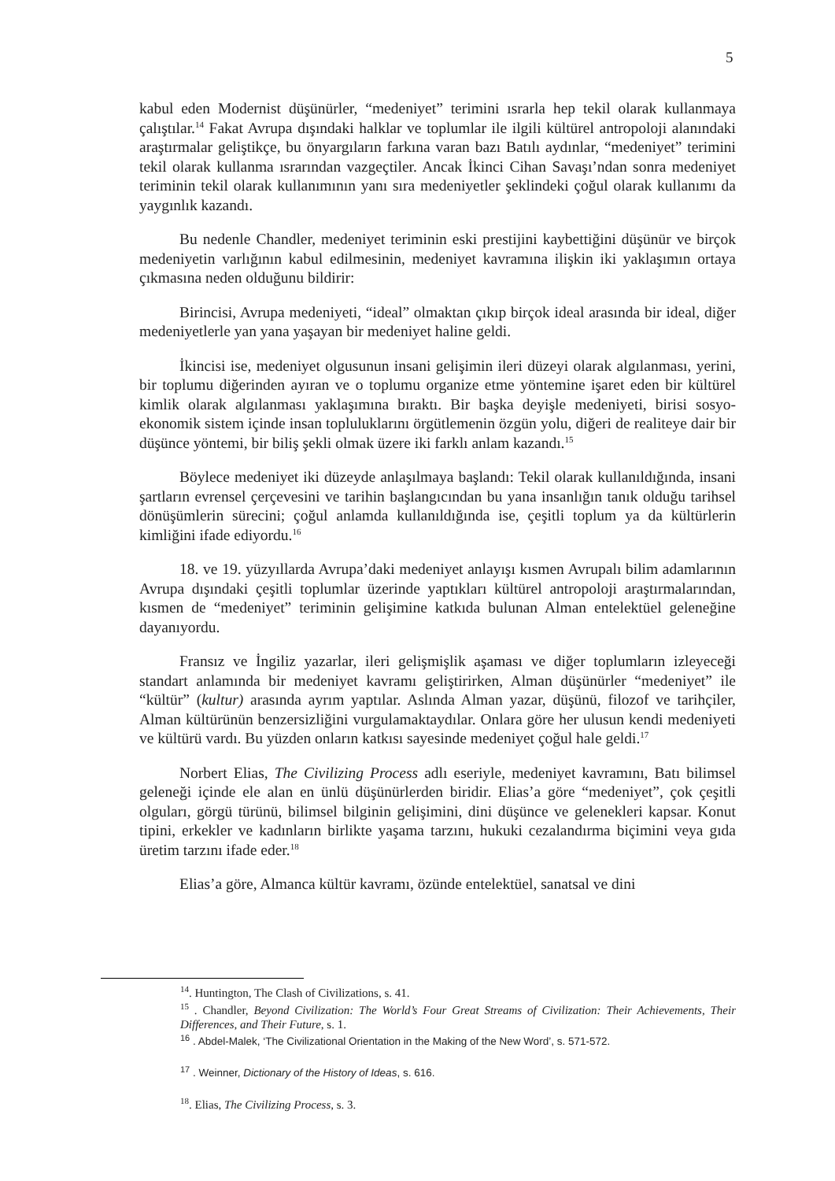5
kabul eden Modernist düşünürler, “medeniyet” terimini ısrarla hep tekil olarak kullanmaya çalıştılar.<sup>14</sup> Fakat Avrupa dışındaki halklar ve toplumlar ile ilgili kültürel antropoloji alanındaki araştırmalar geliştikçe, bu önyargıların farkına varan bazı Batılı aydınlar, “medeniyet” terimini tekil olarak kullanma ısrarından vazgeçtiler. Ancak İkinci Cihan Savaşı’ndan sonra medeniyet teriminin tekil olarak kullanımının yanı sıra medeniyetler şeklindeki çoğul olarak kullanımı da yaygınlık kazandı.
Bu nedenle Chandler, medeniyet teriminin eski prestijini kaybettiğini düşünür ve birçok medeniyetin varlığının kabul edilmesinin, medeniyet kavramına ilişkin iki yaklaşımın ortaya çıkmasına neden olduğunu bildirir:
Birincisi, Avrupa medeniyeti, “ideal” olmaktan çıkıp birçok ideal arasında bir ideal, diğer medeniyetlerle yan yana yaşayan bir medeniyet haline geldi.
İkincisi ise, medeniyet olgusunun insani gelişimin ileri düzeyi olarak algılanması, yerini, bir toplumu diğerinden ayıran ve o toplumu organize etme yöntemine işaret eden bir kültürel kimlik olarak algılanması yaklaşımına bıraktı. Bir başka deyişle medeniyeti, birisi sosyo-ekonomik sistem içinde insan topluluklarını örgütlemenin özgün yolu, diğeri de realiteye dair bir düşünce yöntemi, bir biliş şekli olmak üzere iki farklı anlam kazandı.<sup>15</sup>
Böylece medeniyet iki düzeyde anlaşılmaya başlandı: Tekil olarak kullanıldığında, insani şartların evrensel çerçevesini ve tarihin başlangıcından bu yana insanlığın tanık olduğu tarihsel dönüşümlerin sürecini; çoğul anlamda kullanıldığında ise, çeşitli toplum ya da kültürlerin kimliğini ifade ediyordu.<sup>16</sup>
18. ve 19. yüzyıllarda Avrupa’daki medeniyet anlayışı kısmen Avrupalı bilim adamlarının Avrupa dışındaki çeşitli toplumlar üzerinde yaptıkları kültürel antropoloji araştırmalarından, kısmen de “medeniyet” teriminin gelişimine katkıda bulunan Alman entelektüel geleneğine dayanıyordu.
Fransız ve İngiliz yazarlar, ileri gelişmişlik aşaması ve diğer toplumların izleyeceği standart anlamında bir medeniyet kavramı geliştirirken, Alman düşünürler “medeniyet” ile “kültür” (kultur) arasında ayrım yaptılar. Aslında Alman yazar, düşünü, filozof ve tarihçiler, Alman kültürünün benzersizliğini vurgulamaktaydılar. Onlara göre her ulusun kendi medeniyeti ve kültürü vardı. Bu yüzden onların katkısı sayesinde medeniyet çoğul hale geldi.<sup>17</sup>
Norbert Elias, The Civilizing Process adlı eseriyle, medeniyet kavramını, Batı bilimsel geleneği içinde ele alan en ünlü düşünürlerden biridir. Elias’a göre “medeniyet”, çok çeşitli olguları, görgü türünü, bilimsel bilginin gelişimini, dini düşünce ve gelenekleri kapsar. Konut tipini, erkekler ve kadınların birlikte yaşama tarzını, hukuki cezalandırma biçimini veya gıda üretim tarzını ifade eder.<sup>18</sup>
Elias’a göre, Almanca kültür kavramı, özünde entelektüel, sanatsal ve dini
<sup>14</sup>. Huntington, The Clash of Civilizations, s. 41.
<sup>15</sup> . Chandler, Beyond Civilization: The World’s Four Great Streams of Civilization: Their Achievements, Their Differences, and Their Future, s. 1.
<sup>16</sup> . Abdel-Malek, ‘The Civilizational Orientation in the Making of the New Word’, s. 571-572.
<sup>17</sup> . Weinner, Dictionary of the History of Ideas, s. 616.
<sup>18</sup>. Elias, The Civilizing Process, s. 3.